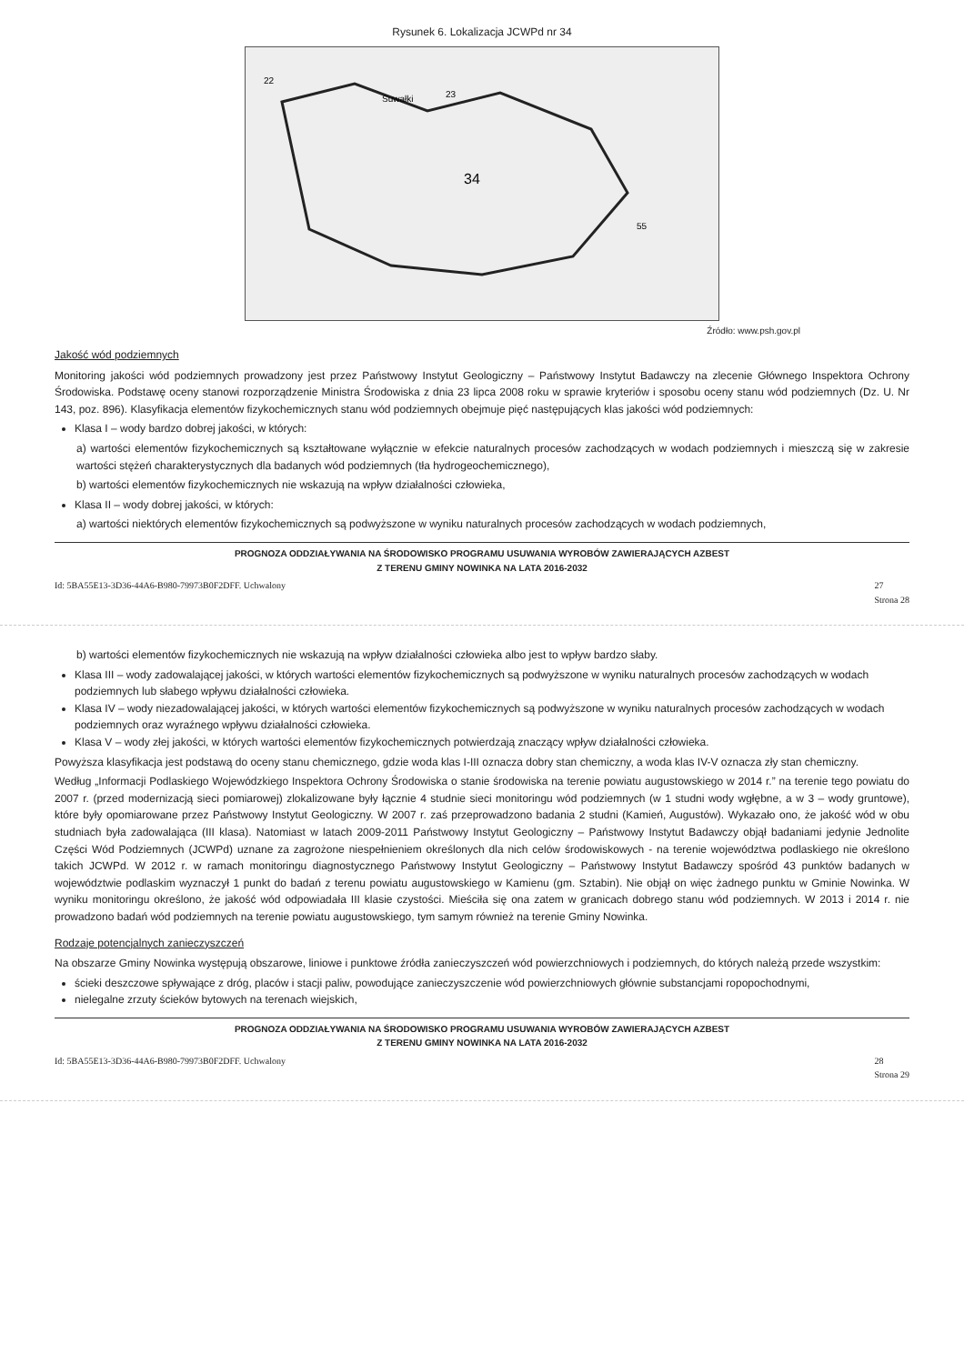Rysunek 6. Lokalizacja JCWPd nr 34
34
Suwałki
23
22
55
Źródło: www.psh.gov.pl
Jakość wód podziemnych
Monitoring jakości wód podziemnych prowadzony jest przez Państwowy Instytut Geologiczny – Państwowy Instytut Badawczy na zlecenie Głównego Inspektora Ochrony Środowiska. Podstawę oceny stanowi rozporządzenie Ministra Środowiska z dnia 23 lipca 2008 roku w sprawie kryteriów i sposobu oceny stanu wód podziemnych (Dz. U. Nr 143, poz. 896). Klasyfikacja elementów fizykochemicznych stanu wód podziemnych obejmuje pięć następujących klas jakości wód podziemnych:
Klasa I – wody bardzo dobrej jakości, w których:
a) wartości elementów fizykochemicznych są kształtowane wyłącznie w efekcie naturalnych procesów zachodzących w wodach podziemnych i mieszczą się w zakresie wartości stężeń charakterystycznych dla badanych wód podziemnych (tła hydrogeochemicznego),
b) wartości elementów fizykochemicznych nie wskazują na wpływ działalności człowieka,
Klasa II – wody dobrej jakości, w których:
a) wartości niektórych elementów fizykochemicznych są podwyższone w wyniku naturalnych procesów zachodzących w wodach podziemnych,
PROGNOZA ODDZIAŁYWANIA NA ŚRODOWISKO PROGRAMU USUWANIA WYROBÓW ZAWIERAJĄCYCH AZBEST
Z TERENU GMINY NOWINKA NA LATA 2016-2032
Id: 5BA55E13-3D36-44A6-B980-79973B0F2DFF. Uchwalony 27
Strona 28
b) wartości elementów fizykochemicznych nie wskazują na wpływ działalności człowieka albo jest to wpływ bardzo słaby.
Klasa III – wody zadowalającej jakości, w których wartości elementów fizykochemicznych są podwyższone w wyniku naturalnych procesów zachodzących w wodach podziemnych lub słabego wpływu działalności człowieka.
Klasa IV – wody niezadowalającej jakości, w których wartości elementów fizykochemicznych są podwyższone w wyniku naturalnych procesów zachodzących w wodach podziemnych oraz wyraźnego wpływu działalności człowieka.
Klasa V – wody złej jakości, w których wartości elementów fizykochemicznych potwierdzają znaczący wpływ działalności człowieka.
Powyższa klasyfikacja jest podstawą do oceny stanu chemicznego, gdzie woda klas I-III oznacza dobry stan chemiczny, a woda klas IV-V oznacza zły stan chemiczny.
Według „Informacji Podlaskiego Wojewódzkiego Inspektora Ochrony Środowiska o stanie środowiska na terenie powiatu augustowskiego w 2014 r.” na terenie tego powiatu do 2007 r. (przed modernizacją sieci pomiarowej) zlokalizowane były łącznie 4 studnie sieci monitoringu wód podziemnych (w 1 studni wody wgłębne, a w 3 – wody gruntowe), które były opomiarowane przez Państwowy Instytut Geologiczny. W 2007 r. zaś przeprowadzono badania 2 studni (Kamień, Augustów). Wykazało ono, że jakość wód w obu studniach była zadowalająca (III klasa). Natomiast w latach 2009-2011 Państwowy Instytut Geologiczny – Państwowy Instytut Badawczy objął badaniami jedynie Jednolite Części Wód Podziemnych (JCWPd) uznane za zagrożone niespełnieniem określonych dla nich celów środowiskowych - na terenie województwa podlaskiego nie określono takich JCWPd. W 2012 r. w ramach monitoringu diagnostycznego Państwowy Instytut Geologiczny – Państwowy Instytut Badawczy spośród 43 punktów badanych w województwie podlaskim wyznaczył 1 punkt do badań z terenu powiatu augustowskiego w Kamienu (gm. Sztabin). Nie objął on więc żadnego punktu w Gminie Nowinka. W wyniku monitoringu określono, że jakość wód odpowiadała III klasie czystości. Mieściła się ona zatem w granicach dobrego stanu wód podziemnych. W 2013 i 2014 r. nie prowadzono badań wód podziemnych na terenie powiatu augustowskiego, tym samym również na terenie Gminy Nowinka.
Rodzaje potencjalnych zanieczyszczeń
Na obszarze Gminy Nowinka występują obszarowe, liniowe i punktowe źródła zanieczyszczeń wód powierzchniowych i podziemnych, do których należą przede wszystkim:
ścieki deszczowe spływające z dróg, placów i stacji paliw, powodujące zanieczyszczenie wód powierzchniowych głównie substancjami ropopochodnymi,
nielegalne zrzuty ścieków bytowych na terenach wiejskich,
PROGNOZA ODDZIAŁYWANIA NA ŚRODOWISKO PROGRAMU USUWANIA WYROBÓW ZAWIERAJĄCYCH AZBEST
Z TERENU GMINY NOWINKA NA LATA 2016-2032
Id: 5BA55E13-3D36-44A6-B980-79973B0F2DFF. Uchwalony 28
Strona 29